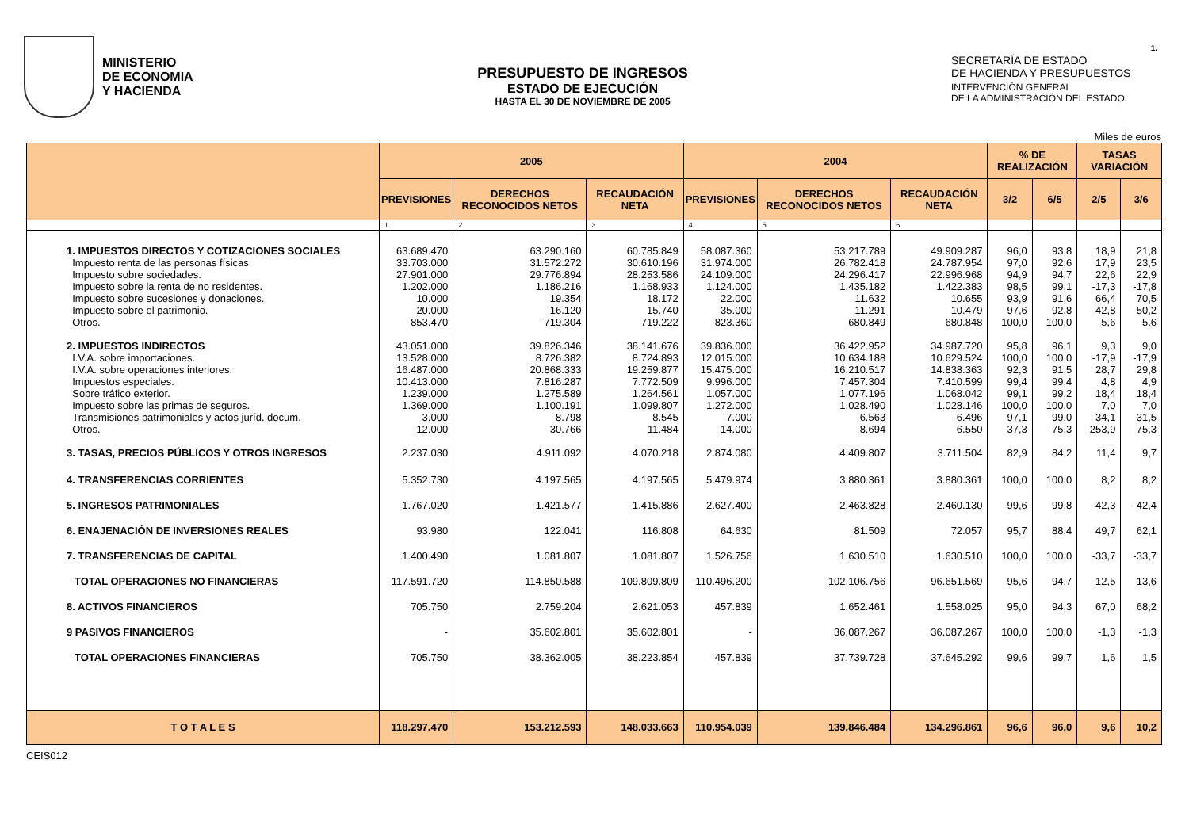1.
MINISTERIO
DE ECONOMIA
Y HACIENDA
PRESUPUESTO DE INGRESOS
ESTADO DE EJECUCIÓN
HASTA EL 30 DE NOVIEMBRE DE 2005
SECRETARÍA DE ESTADO
DE HACIENDA Y PRESUPUESTOS
INTERVENCIÓN GENERAL
DE LA ADMINISTRACIÓN DEL ESTADO
Miles de euros
| | 2005 | | | 2004 | | | % DE REALIZACIÓN | | TASAS VARIACIÓN | |
| --- | --- | --- | --- | --- | --- | --- | --- | --- | --- | --- |
| | PREVISIONES | DERECHOS RECONOCIDOS NETOS | RECAUDACIÓN NETA | PREVISIONES | DERECHOS RECONOCIDOS NETOS | RECAUDACIÓN NETA | 3/2 | 6/5 | 2/5 | 3/6 |
| | 1 | 2 | 3 | 4 | 5 | 6 | | | | |
| 1. IMPUESTOS DIRECTOS Y COTIZACIONES SOCIALES Impuesto renta de las personas físicas. Impuesto sobre sociedades. Impuesto sobre la renta de no residentes. Impuesto sobre sucesiones y donaciones. Impuesto sobre el patrimonio. Otros. | 63.689.470 33.703.000 27.901.000 1.202.000 10.000 20.000 853.470 | 63.290.160 31.572.272 29.776.894 1.186.216 19.354 16.120 719.304 | 60.785.849 30.610.196 28.253.586 1.168.933 18.172 15.740 719.222 | 58.087.360 31.974.000 24.109.000 1.124.000 22.000 35.000 823.360 | 53.217.789 26.782.418 24.296.417 1.435.182 11.632 11.291 680.849 | 49.909.287 24.787.954 22.996.968 1.422.383 10.655 10.479 680.848 | 96,0 97,0 94,9 98,5 93,9 97,6 100,0 | 93,8 92,6 94,7 99,1 91,6 92,8 100,0 | 18,9 17,9 22,6 -17,3 66,4 42,8 5,6 | 21,8 23,5 22,9 -17,8 70,5 50,2 5,6 |
| 2. IMPUESTOS INDIRECTOS I.V.A. sobre importaciones. I.V.A. sobre operaciones interiores. Impuestos especiales. Sobre tráfico exterior. Impuesto sobre las primas de seguros. Transmisiones patrimoniales y actos juríd. docum. Otros. | 43.051.000 13.528.000 16.487.000 10.413.000 1.239.000 1.369.000 3.000 12.000 | 39.826.346 8.726.382 20.868.333 7.816.287 1.275.589 1.100.191 8.798 30.766 | 38.141.676 8.724.893 19.259.877 7.772.509 1.264.561 1.099.807 8.545 11.484 | 39.836.000 12.015.000 15.475.000 9.996.000 1.057.000 1.272.000 7.000 14.000 | 36.422.952 10.634.188 16.210.517 7.457.304 1.077.196 1.028.490 6.563 8.694 | 34.987.720 10.629.524 14.838.363 7.410.599 1.068.042 1.028.146 6.496 6.550 | 95,8 100,0 92,3 99,4 99,1 100,0 97,1 37,3 | 96,1 100,0 91,5 99,4 99,2 100,0 99,0 75,3 | 9,3 -17,9 28,7 4,8 18,4 7,0 34,1 253,9 | 9,0 -17,9 29,8 4,9 18,4 7,0 31,5 75,3 |
| 3. TASAS, PRECIOS PÚBLICOS Y OTROS INGRESOS | 2.237.030 | 4.911.092 | 4.070.218 | 2.874.080 | 4.409.807 | 3.711.504 | 82,9 | 84,2 | 11,4 | 9,7 |
| 4. TRANSFERENCIAS CORRIENTES | 5.352.730 | 4.197.565 | 4.197.565 | 5.479.974 | 3.880.361 | 3.880.361 | 100,0 | 100,0 | 8,2 | 8,2 |
| 5. INGRESOS PATRIMONIALES | 1.767.020 | 1.421.577 | 1.415.886 | 2.627.400 | 2.463.828 | 2.460.130 | 99,6 | 99,8 | -42,3 | -42,4 |
| 6. ENAJENACIÓN DE INVERSIONES REALES | 93.980 | 122.041 | 116.808 | 64.630 | 81.509 | 72.057 | 95,7 | 88,4 | 49,7 | 62,1 |
| 7. TRANSFERENCIAS DE CAPITAL | 1.400.490 | 1.081.807 | 1.081.807 | 1.526.756 | 1.630.510 | 1.630.510 | 100,0 | 100,0 | -33,7 | -33,7 |
| TOTAL OPERACIONES NO FINANCIERAS | 117.591.720 | 114.850.588 | 109.809.809 | 110.496.200 | 102.106.756 | 96.651.569 | 95,6 | 94,7 | 12,5 | 13,6 |
| 8. ACTIVOS FINANCIEROS | 705.750 | 2.759.204 | 2.621.053 | 457.839 | 1.652.461 | 1.558.025 | 95,0 | 94,3 | 67,0 | 68,2 |
| 9 PASIVOS FINANCIEROS | - | 35.602.801 | 35.602.801 | - | 36.087.267 | 36.087.267 | 100,0 | 100,0 | -1,3 | -1,3 |
| TOTAL OPERACIONES FINANCIERAS | 705.750 | 38.362.005 | 38.223.854 | 457.839 | 37.739.728 | 37.645.292 | 99,6 | 99,7 | 1,6 | 1,5 |
| T O T A L E S | 118.297.470 | 153.212.593 | 148.033.663 | 110.954.039 | 139.846.484 | 134.296.861 | 96,6 | 96,0 | 9,6 | 10,2 |
CEIS012